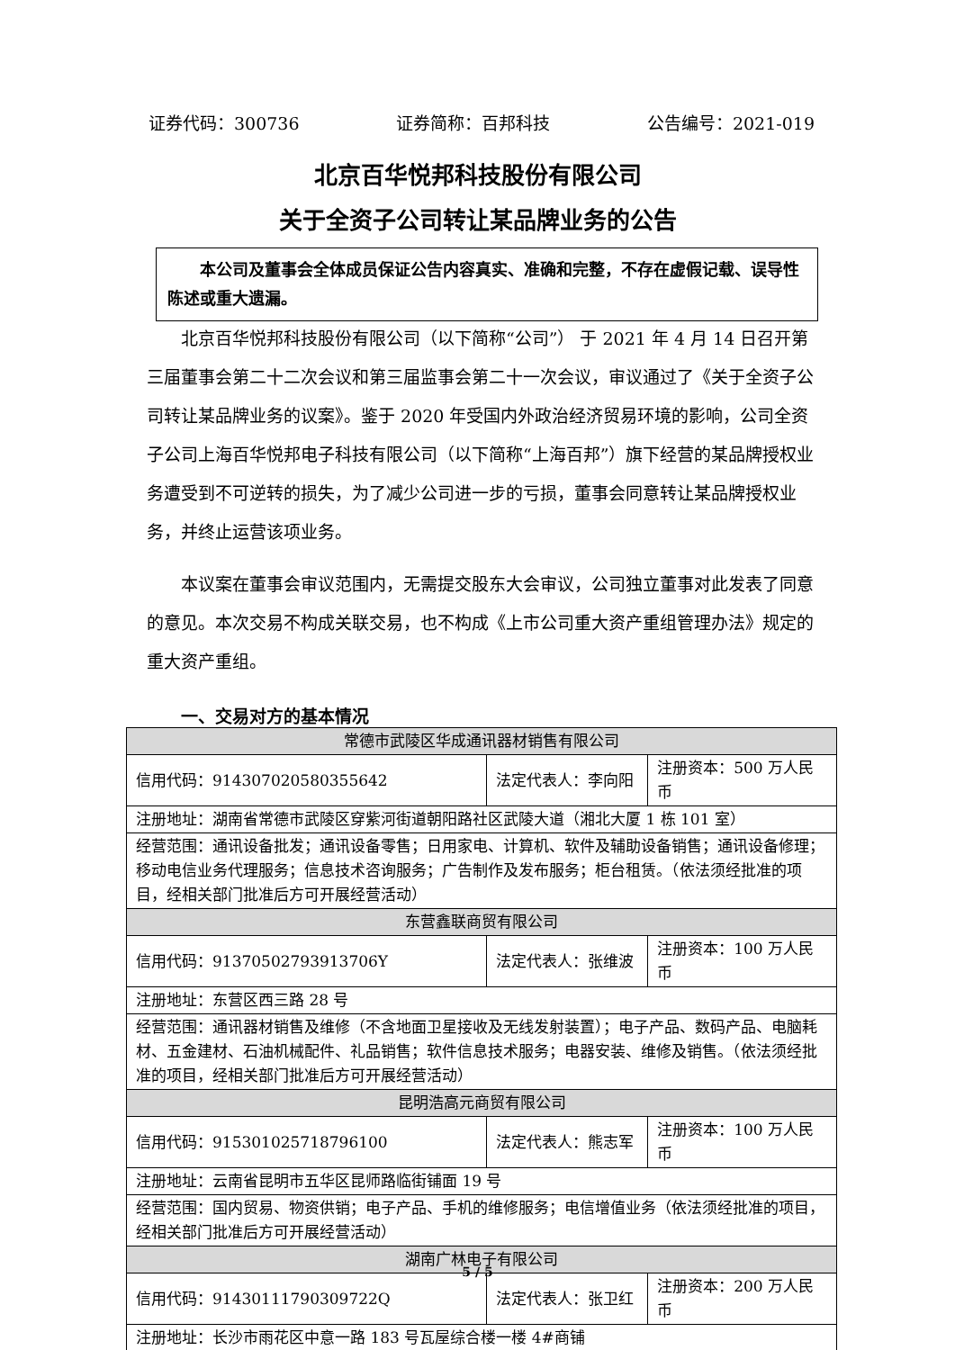证券代码：300736 证券简称：百邦科技 公告编号：2021-019
北京百华悦邦科技股份有限公司
关于全资子公司转让某品牌业务的公告
本公司及董事会全体成员保证公告内容真实、准确和完整，不存在虚假记载、误导性陈述或重大遗漏。
北京百华悦邦科技股份有限公司（以下简称“公司”） 于 2021 年 4 月 14 日召开第三届董事会第二十二次会议和第三届监事会第二十一次会议，审议通过了《关于全资子公司转让某品牌业务的议案》。鉴于 2020 年受国内外政治经济贸易环境的影响，公司全资子公司上海百华悦邦电子科技有限公司（以下简称“上海百邦”）旗下经营的某品牌授权业务遭受到不可逆转的损失，为了减少公司进一步的亏损，董事会同意转让某品牌授权业务，并终止运营该项业务。
本议案在董事会审议范围内，无需提交股东大会审议，公司独立董事对此发表了同意的意见。本次交易不构成关联交易，也不构成《上市公司重大资产重组管理办法》规定的重大资产重组。
一、交易对方的基本情况
| 常德市武陵区华成通讯器材销售有限公司 | | |
| 信用代码：914307020580355642 | 法定代表人：李向阳 | 注册资本：500 万人民币 |
| 注册地址：湖南省常德市武陵区穿紫河街道朝阳路社区武陵大道（湘北大厦 1 栋 101 室） | | |
| 经营范围：通讯设备批发；通讯设备零售；日用家电、计算机、软件及辅助设备销售；通讯设备修理；移动电信业务代理服务；信息技术咨询服务；广告制作及发布服务；柜台租赁。（依法须经批准的项目，经相关部门批准后方可开展经营活动） | | |
| 东营鑫联商贸有限公司 | | |
| 信用代码：91370502793913706Y | 法定代表人：张维波 | 注册资本：100 万人民币 |
| 注册地址：东营区西三路 28 号 | | |
| 经营范围：通讯器材销售及维修（不含地面卫星接收及无线发射装置）；电子产品、数码产品、电脑耗材、五金建材、石油机械配件、礼品销售；软件信息技术服务；电器安装、维修及销售。（依法须经批准的项目，经相关部门批准后方可开展经营活动） | | |
| 昆明浩高元商贸有限公司 | | |
| 信用代码：915301025718796100 | 法定代表人：熊志军 | 注册资本：100 万人民币 |
| 注册地址：云南省昆明市五华区昆师路临街铺面 19 号 | | |
| 经营范围：国内贸易、物资供销；电子产品、手机的维修服务；电信增值业务（依法须经批准的项目，经相关部门批准后方可开展经营活动） | | |
| 湖南广林电子有限公司 | | |
| 信用代码：91430111790309722Q | 法定代表人：张卫红 | 注册资本：200 万人民币 |
| 注册地址：长沙市雨花区中意一路 183 号瓦屋综合楼一楼 4#商铺 | | |
5 / 5